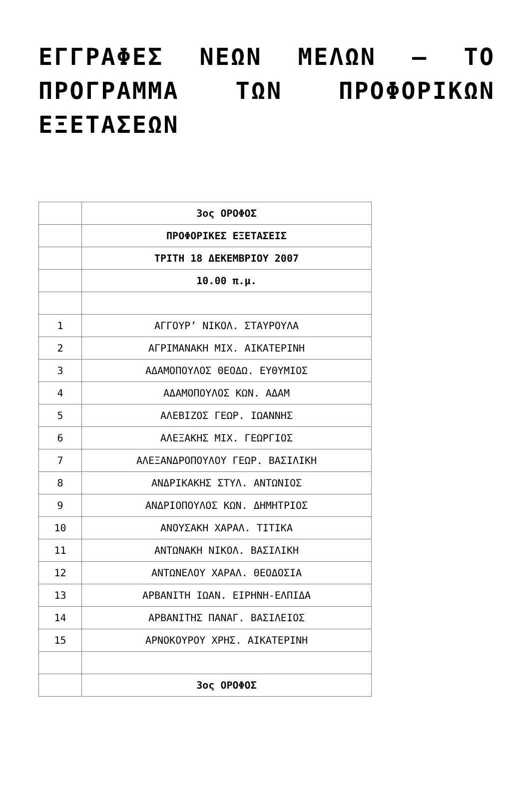ΕΓΓΡΑΦΕΣ ΝΕΩΝ ΜΕΛΩΝ – ΤΟ ΠΡΟΓΡΑΜΜΑ ΤΩΝ ΠΡΟΦΟΡΙΚΩΝ ΕΞΕΤΑΣΕΩΝ
| | 3ος ΟΡΟΦΟΣ |
| | ΠΡΟΦΟΡΙΚΕΣ ΕΞΕΤΑΣΕΙΣ |
| | ΤΡΙΤΗ 18 ΔΕΚΕΜΒΡΙΟΥ 2007 |
| | 10.00 π.μ. |
| 1 | ΑΓΓΟΥΡ’ ΝΙΚΟΛ. ΣΤΑΥΡΟΥΛΑ |
| 2 | ΑΓΡΙΜΑΝΑΚΗ ΜΙΧ. ΑΙΚΑΤΕΡΙΝΗ |
| 3 | ΑΔΑΜΟΠΟΥΛΟΣ ΘΕΟΔΩ. ΕΥΘΥΜΙΟΣ |
| 4 | ΑΔΑΜΟΠΟΥΛΟΣ ΚΩΝ. ΑΔΑΜ |
| 5 | ΑΛΕΒΙΖΟΣ ΓΕΩΡ. ΙΩΑΝΝΗΣ |
| 6 | ΑΛΕΞΑΚΗΣ ΜΙΧ. ΓΕΩΡΓΙΟΣ |
| 7 | ΑΛΕΞΑΝΔΡΟΠΟΥΛΟΥ ΓΕΩΡ. ΒΑΣΙΛΙΚΗ |
| 8 | ΑΝΔΡΙΚΑΚΗΣ ΣΤΥΛ. ΑΝΤΩΝΙΟΣ |
| 9 | ΑΝΔΡΙΟΠΟΥΛΟΣ ΚΩΝ. ΔΗΜΗΤΡΙΟΣ |
| 10 | ΑΝΟΥΣΑΚΗ ΧΑΡΑΛ. ΤΙΤΙΚΑ |
| 11 | ΑΝΤΩΝΑΚΗ ΝΙΚΟΛ. ΒΑΣΙΛΙΚΗ |
| 12 | ΑΝΤΩΝΕΛΟΥ ΧΑΡΑΛ. ΘΕΟΔΟΣΙΑ |
| 13 | ΑΡΒΑΝΙΤΗ ΙΩΑΝ. ΕΙΡΗΝΗ-ΕΛΠΙΔΑ |
| 14 | ΑΡΒΑΝΙΤΗΣ ΠΑΝΑΓ. ΒΑΣΙΛΕΙΟΣ |
| 15 | ΑΡΝΟΚΟΥΡΟΥ ΧΡΗΣ. ΑΙΚΑΤΕΡΙΝΗ |
| | 3ος ΟΡΟΦΟΣ |